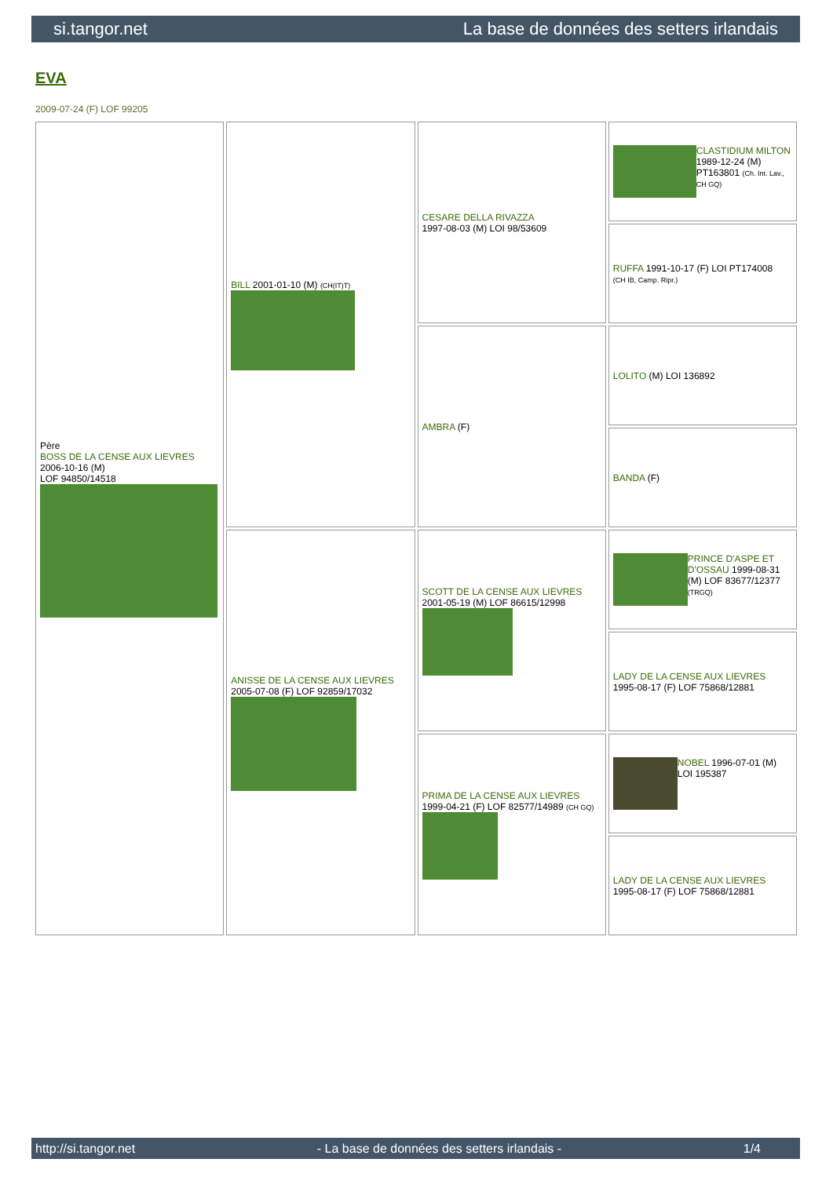si.tangor.net La base de données des setters irlandais
EVA
2009-07-24 (F) LOF 99205
| Père BOSS DE LA CENSE AUX LIEVRES 2006-10-16 (M) LOF 94850/14518 | BILL 2001-01-10 (M) (CH(IT)T) | CESARE DELLA RIVAZZA 1997-08-03 (M) LOI 98/53609 | CLASTIDIUM MILTON 1989-12-24 (M) PT163801 (Ch. Int. Lav., CH GQ) |
| | | | RUFFA 1991-10-17 (F) LOI PT174008 (CH IB, Camp. Ripr.) |
| | | AMBRA (F) | LOLITO (M) LOI 136892 |
| | | | BANDA (F) |
| | ANISSE DE LA CENSE AUX LIEVRES 2005-07-08 (F) LOF 92859/17032 | SCOTT DE LA CENSE AUX LIEVRES 2001-05-19 (M) LOF 86615/12998 | PRINCE D'ASPE ET D'OSSAU 1999-08-31 (M) LOF 83677/12377 (TRGQ) |
| | | | LADY DE LA CENSE AUX LIEVRES 1995-08-17 (F) LOF 75868/12881 |
| | | PRIMA DE LA CENSE AUX LIEVRES 1999-04-21 (F) LOF 82577/14989 (CH GQ) | NOBEL 1996-07-01 (M) LOI 195387 |
| | | | LADY DE LA CENSE AUX LIEVRES 1995-08-17 (F) LOF 75868/12881 |
http://si.tangor.net - La base de données des setters irlandais - 1/4